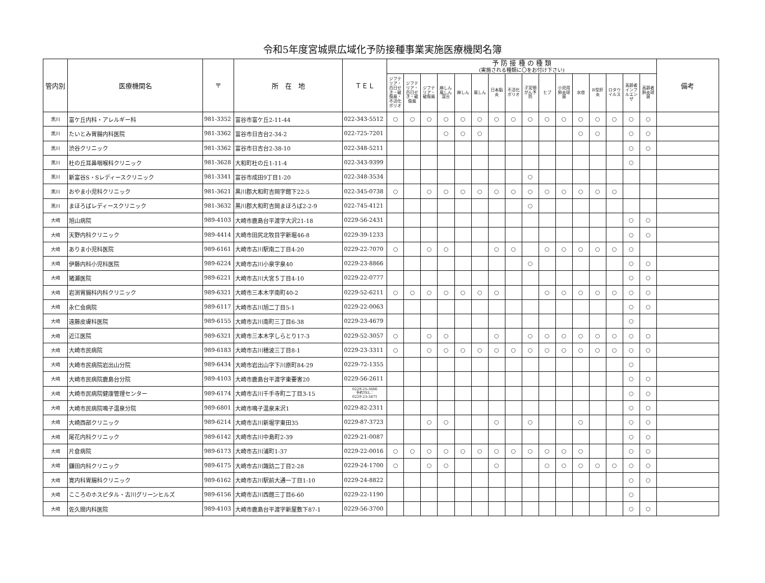令和5年度宮城県広域化予防接種事業実施医療機関名簿
| 管内別 | 医療機関名 | 〒 | 所 在 地 | ＴＥＬ | 予 防 接 種 の 種 類 (実施される種類に〇をお付け下さい) | | | | | | | | | | | | | | | | 備考 |
| --- | --- | --- | --- | --- | --- | --- | --- | --- | --- | --- | --- | --- | --- | --- | --- | --- | --- | --- | --- | --- | --- |
| | | | | | ジフテリア・百日せき・破傷風・不活化ポリオ | ジフテリア・百日せき・破傷風 | ジフテリア・破傷風 | 麻しん風しん混合 | 麻しん | 風しん | 日本脳炎 | 不活化ポリオ | 子宮頸がん予防 | ヒブ | 小児用肺炎球菌 | 水痘 | B型肝炎 | ロタウイルス | 高齢者インフルエンザ | 高齢者肺炎球菌 | |
| 黒川 | 富ケ丘内科・アレルギー科 | 981-3352 | 富谷市富ケ丘2-11-44 | 022-343-5512 | ○ | ○ | ○ | ○ | ○ | ○ | ○ | ○ | ○ | ○ | ○ | ○ | ○ | ○ | ○ | ○ | |
| 黒川 | たいとみ胃腸内科医院 | 981-3362 | 富谷市日吉台2-34-2 | 022-725-7201 | | | | ○ | ○ | ○ | | | | | | ○ | ○ | | ○ | ○ | |
| 黒川 | 渋谷クリニック | 981-3362 | 富谷市日吉台2-38-10 | 022-348-5211 | | | | | | | | | | | | | | | ○ | ○ | |
| 黒川 | 杜の丘耳鼻咽喉科クリニック | 981-3628 | 大和町杜の丘1-11-4 | 022-343-9399 | | | | | | | | | | | | | | | ○ | | |
| 黒川 | 新富谷S・Sレディースクリニック | 981-3341 | 富谷市成田9丁目1-20 | 022-348-3534 | | | | | | | | | ○ | | | | | | | | |
| 黒川 | おやま小児科クリニック | 981-3621 | 黒川郡大和町吉岡字館下22-5 | 022-345-0738 | ○ | | ○ | ○ | ○ | ○ | ○ | ○ | ○ | ○ | ○ | ○ | ○ | ○ | | | |
| 黒川 | まほろばレディースクリニック | 981-3632 | 黒川郡大和町吉岡まほろば2-2-9 | 022-745-4121 | | | | | | | | | ○ | | | | | | | | |
| 大崎 | 旭山病院 | 989-4103 | 大崎市鹿島台平渡字大沢21-18 | 0229-56-2431 | | | | | | | | | | | | | | | ○ | ○ | |
| 大崎 | 天野内科クリニック | 989-4414 | 大崎市田尻北牧目字新堀46-8 | 0229-39-1233 | | | | | | | | | | | | | | | ○ | ○ | |
| 大崎 | ありま小児科医院 | 989-6161 | 大崎市古川駅南二丁目4-20 | 0229-22-7070 | ○ | | ○ | ○ | | | ○ | ○ | | ○ | ○ | ○ | ○ | ○ | ○ | | |
| 大崎 | 伊藤内科小児科医院 | 989-6224 | 大崎市古川小泉字泉40 | 0229-23-8866 | | | | | | | | | ○ | | | | | | ○ | ○ | |
| 大崎 | 猪瀬医院 | 989-6221 | 大崎市古川大宮５丁目4-10 | 0229-22-0777 | | | | | | | | | | | | | | | ○ | ○ | |
| 大崎 | 岩渕胃腸科内科クリニック | 989-6321 | 大崎市三本木字南町40-2 | 0229-52-6211 | ○ | ○ | ○ | ○ | ○ | ○ | ○ | | | ○ | ○ | ○ | ○ | ○ | ○ | ○ | |
| 大崎 | 永仁会病院 | 989-6117 | 大崎市古川旭二丁目5-1 | 0229-22-0063 | | | | | | | | | | | | | | | ○ | ○ | |
| 大崎 | 遠藤皮膚科医院 | 989-6155 | 大崎市古川南町三丁目6-38 | 0229-23-4679 | | | | | | | | | | | | | | | ○ | | |
| 大崎 | 近江医院 | 989-6321 | 大崎市三本木字しらとり17-3 | 0229-52-3057 | ○ | | ○ | ○ | | | ○ | | ○ | ○ | ○ | ○ | ○ | ○ | ○ | ○ | |
| 大崎 | 大崎市民病院 | 989-6183 | 大崎市古川穂波三丁目8-1 | 0229-23-3311 | ○ | | ○ | ○ | ○ | ○ | ○ | ○ | ○ | ○ | ○ | ○ | ○ | ○ | ○ | ○ | |
| 大崎 | 大崎市民病院岩出山分院 | 989-6434 | 大崎市岩出山字下川原町84-29 | 0229-72-1355 | | | | | | | | | | | | | | | ○ | | |
| 大崎 | 大崎市民病院鹿島台分院 | 989-4103 | 大崎市鹿島台平渡字東要害20 | 0229-56-2611 | | | | | | | | | | | | | | | ○ | ○ | |
| 大崎 | 大崎市民病院健康管理センター | 989-6174 | 大崎市古川千手寺町二丁目3-15 | 0229-25-3666 予約TEL： 0229-23-3471 | | | | | | | | | | | | | | | ○ | ○ | |
| 大崎 | 大崎市民病院鳴子温泉分院 | 989-6801 | 大崎市鳴子温泉末沢1 | 0229-82-2311 | | | | | | | | | | | | | | | ○ | ○ | |
| 大崎 | 大崎西部クリニック | 989-6214 | 大崎市古川新堀字東田35 | 0229-87-3723 | | | ○ | ○ | | | ○ | | ○ | | | ○ | | | ○ | ○ | |
| 大崎 | 尾花内科クリニック | 989-6142 | 大崎市古川中島町2-39 | 0229-21-0087 | | | | | | | | | | | | | | | ○ | ○ | |
| 大崎 | 片倉病院 | 989-6173 | 大崎市古川浦町1-37 | 0229-22-0016 | ○ | ○ | ○ | ○ | ○ | ○ | ○ | ○ | ○ | ○ | ○ | ○ | | | ○ | ○ | |
| 大崎 | 鎌田内科クリニック | 989-6175 | 大崎市古川諏訪二丁目2-28 | 0229-24-1700 | ○ | | ○ | ○ | | | ○ | | | ○ | ○ | ○ | ○ | ○ | ○ | ○ | |
| 大崎 | 寛内科胃腸科クリニック | 989-6162 | 大崎市古川駅前大通一丁目1-10 | 0229-24-8822 | | | | | | | | | | | | | | | ○ | ○ | |
| 大崎 | こころのホスピタル・古川グリーンヒルズ | 989-6156 | 大崎市古川西館三丁目6-60 | 0229-22-1190 | | | | | | | | | | | | | | | ○ | | |
| 大崎 | 佐久間内科医院 | 989-4103 | 大崎市鹿島台平渡字新屋敷下87-1 | 0229-56-3700 | | | | | | | | | | | | | | | ○ | ○ | |